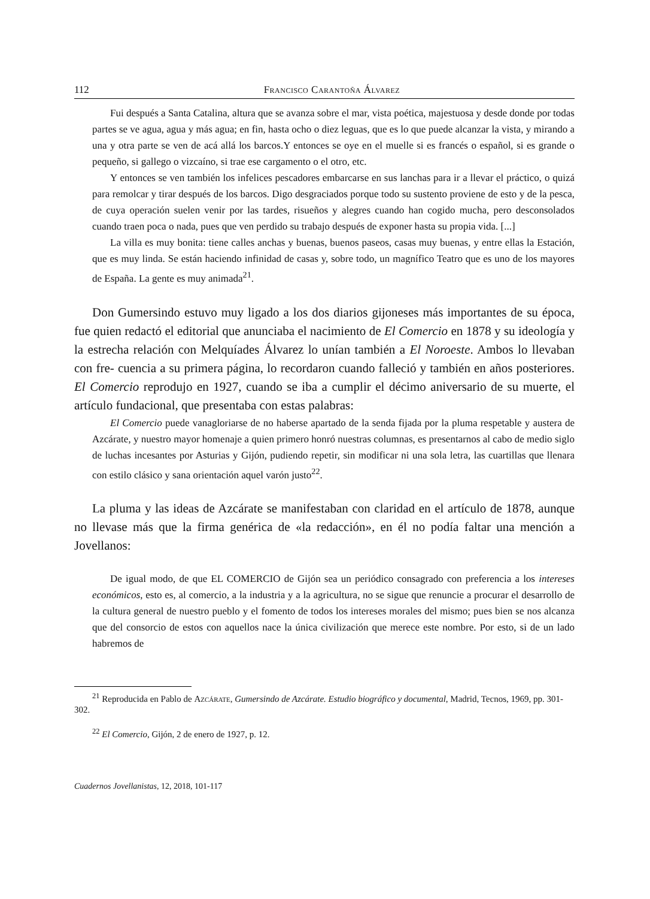112 Francisco Carantoña Álvarez
Fui después a Santa Catalina, altura que se avanza sobre el mar, vista poética, majestuosa y desde donde por todas partes se ve agua, agua y más agua; en fin, hasta ocho o diez leguas, que es lo que puede alcanzar la vista, y mirando a una y otra parte se ven de acá allá los barcos.Y entonces se oye en el muelle si es francés o español, si es grande o pequeño, si gallego o vizcaíno, si trae ese cargamento o el otro, etc.
Y entonces se ven también los infelices pescadores embarcarse en sus lanchas para ir a llevar el práctico, o quizá para remolcar y tirar después de los barcos. Digo desgraciados porque todo su sustento proviene de esto y de la pesca, de cuya operación suelen venir por las tardes, risueños y alegres cuando han cogido mucha, pero desconsolados cuando traen poca o nada, pues que ven perdido su trabajo después de exponer hasta su propia vida. [...]
La villa es muy bonita: tiene calles anchas y buenas, buenos paseos, casas muy buenas, y entre ellas la Estación, que es muy linda. Se están haciendo infinidad de casas y, sobre todo, un magnífico Teatro que es uno de los mayores de España. La gente es muy animada<sup>21</sup>.
Don Gumersindo estuvo muy ligado a los dos diarios gijoneses más importantes de su época, fue quien redactó el editorial que anunciaba el nacimiento de El Comercio en 1878 y su ideología y la estrecha relación con Melquíades Álvarez lo unían también a El Noroeste. Ambos lo llevaban con fre- cuencia a su primera página, lo recordaron cuando falleció y también en años posteriores. El Comercio reprodujo en 1927, cuando se iba a cumplir el décimo aniversario de su muerte, el artículo fundacional, que presentaba con estas palabras:
El Comercio puede vanagloriarse de no haberse apartado de la senda fijada por la pluma respetable y austera de Azcárate, y nuestro mayor homenaje a quien primero honró nuestras columnas, es presentarnos al cabo de medio siglo de luchas incesantes por Asturias y Gijón, pudiendo repetir, sin modificar ni una sola letra, las cuartillas que llenara con estilo clásico y sana orientación aquel varón justo<sup>22</sup>.
La pluma y las ideas de Azcárate se manifestaban con claridad en el artículo de 1878, aunque no llevase más que la firma genérica de «la redacción», en él no podía faltar una mención a Jovellanos:
De igual modo, de que EL COMERCIO de Gijón sea un periódico consagrado con preferencia a los intereses económicos, esto es, al comercio, a la industria y a la agricultura, no se sigue que renuncie a procurar el desarrollo de la cultura general de nuestro pueblo y el fomento de todos los intereses morales del mismo; pues bien se nos alcanza que del consorcio de estos con aquellos nace la única civilización que merece este nombre. Por esto, si de un lado habremos de
<sup>21</sup> Reproducida en Pablo de Azcárate, Gumersindo de Azcárate. Estudio biográfico y documental, Madrid, Tecnos, 1969, pp. 301-302.
<sup>22</sup> El Comercio, Gijón, 2 de enero de 1927, p. 12.
Cuadernos Jovellanistas, 12, 2018, 101-117